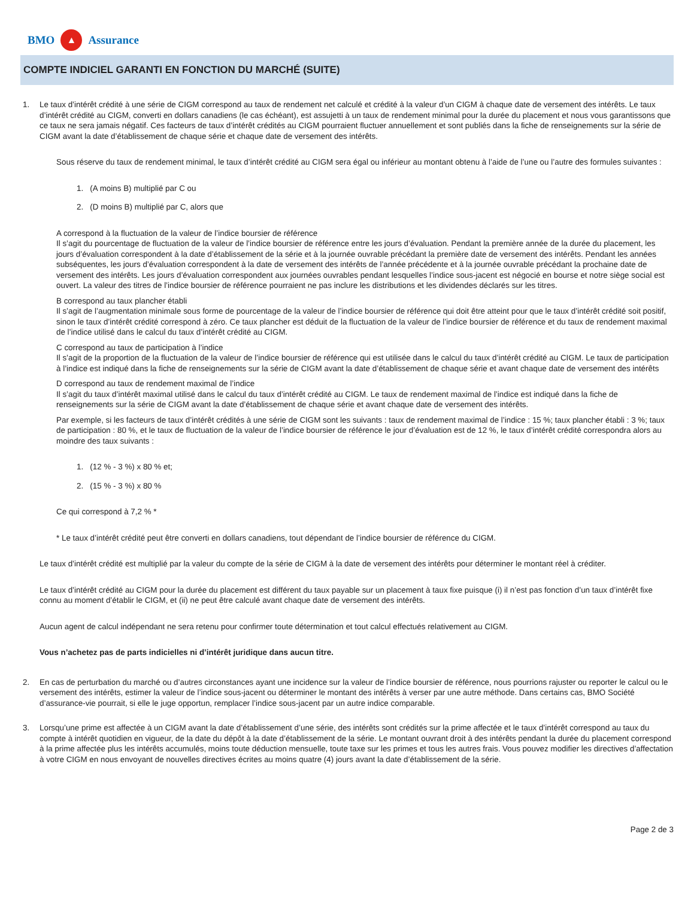BMO ▲ Assurance
COMPTE INDICIEL GARANTI EN FONCTION DU MARCHÉ (SUITE)
1. Le taux d’intérêt crédité à une série de CIGM correspond au taux de rendement net calculé et crédité à la valeur d’un CIGM à chaque date de versement des intérêts. Le taux d’intérêt crédité au CIGM, converti en dollars canadiens (le cas échéant), est assujetti à un taux de rendement minimal pour la durée du placement et nous vous garantissons que ce taux ne sera jamais négatif. Ces facteurs de taux d’intérêt crédités au CIGM pourraient fluctuer annuellement et sont publiés dans la fiche de renseignements sur la série de CIGM avant la date d’établissement de chaque série et chaque date de versement des intérêts.
Sous réserve du taux de rendement minimal, le taux d’intérêt crédité au CIGM sera égal ou inférieur au montant obtenu à l’aide de l’une ou l’autre des formules suivantes :
1. (A moins B) multiplié par C ou
2. (D moins B) multiplié par C, alors que
A correspond à la fluctuation de la valeur de l’indice boursier de référence
Il s’agit du pourcentage de fluctuation de la valeur de l’indice boursier de référence entre les jours d’évaluation. Pendant la première année de la durée du placement, les jours d’évaluation correspondent à la date d’établissement de la série et à la journée ouvrable précédant la première date de versement des intérêts. Pendant les années subséquentes, les jours d’évaluation correspondent à la date de versement des intérêts de l’année précédente et à la journée ouvrable précédant la prochaine date de versement des intérêts. Les jours d’évaluation correspondent aux journées ouvrables pendant lesquelles l’indice sous-jacent est négocié en bourse et notre siège social est ouvert. La valeur des titres de l’indice boursier de référence pourraient ne pas inclure les distributions et les dividendes déclarés sur les titres.
B correspond au taux plancher établi
Il s’agit de l’augmentation minimale sous forme de pourcentage de la valeur de l’indice boursier de référence qui doit être atteint pour que le taux d’intérêt crédité soit positif, sinon le taux d’intérêt crédité correspond à zéro. Ce taux plancher est déduit de la fluctuation de la valeur de l’indice boursier de référence et du taux de rendement maximal de l’indice utilisé dans le calcul du taux d’intérêt crédité au CIGM.
C correspond au taux de participation à l’indice
Il s’agit de la proportion de la fluctuation de la valeur de l’indice boursier de référence qui est utilisée dans le calcul du taux d’intérêt crédité au CIGM. Le taux de participation à l’indice est indiqué dans la fiche de renseignements sur la série de CIGM avant la date d’établissement de chaque série et avant chaque date de versement des intérêts
D correspond au taux de rendement maximal de l’indice
Il s’agit du taux d’intérêt maximal utilisé dans le calcul du taux d’intérêt crédité au CIGM. Le taux de rendement maximal de l’indice est indiqué dans la fiche de renseignements sur la série de CIGM avant la date d’établissement de chaque série et avant chaque date de versement des intérêts.
Par exemple, si les facteurs de taux d’intérêt crédités à une série de CIGM sont les suivants : taux de rendement maximal de l’indice : 15 %; taux plancher établi : 3 %; taux de participation : 80 %, et le taux de fluctuation de la valeur de l’indice boursier de référence le jour d’évaluation est de 12 %, le taux d’intérêt crédité correspondra alors au moindre des taux suivants :
1. (12 % - 3 %) x 80 % et;
2. (15 % - 3 %) x 80 %
Ce qui correspond à 7,2 % *
* Le taux d’intérêt crédité peut être converti en dollars canadiens, tout dépendant de l’indice boursier de référence du CIGM.
Le taux d’intérêt crédité est multiplié par la valeur du compte de la série de CIGM à la date de versement des intérêts pour déterminer le montant réel à créditer.
Le taux d’intérêt crédité au CIGM pour la durée du placement est différent du taux payable sur un placement à taux fixe puisque (i) il n’est pas fonction d’un taux d’intérêt fixe connu au moment d’établir le CIGM, et (ii) ne peut être calculé avant chaque date de versement des intérêts.
Aucun agent de calcul indépendant ne sera retenu pour confirmer toute détermination et tout calcul effectués relativement au CIGM.
Vous n’achetez pas de parts indicielles ni d’intérêt juridique dans aucun titre.
2. En cas de perturbation du marché ou d’autres circonstances ayant une incidence sur la valeur de l’indice boursier de référence, nous pourrions rajuster ou reporter le calcul ou le versement des intérêts, estimer la valeur de l’indice sous-jacent ou déterminer le montant des intérêts à verser par une autre méthode. Dans certains cas, BMO Société d’assurance-vie pourrait, si elle le juge opportun, remplacer l’indice sous-jacent par un autre indice comparable.
3. Lorsqu’une prime est affectée à un CIGM avant la date d’établissement d’une série, des intérêts sont crédités sur la prime affectée et le taux d’intérêt correspond au taux du compte à intérêt quotidien en vigueur, de la date du dépôt à la date d’établissement de la série. Le montant ouvrant droit à des intérêts pendant la durée du placement correspond à la prime affectée plus les intérêts accumulés, moins toute déduction mensuelle, toute taxe sur les primes et tous les autres frais. Vous pouvez modifier les directives d’affectation à votre CIGM en nous envoyant de nouvelles directives écrites au moins quatre (4) jours avant la date d’établissement de la série.
Page 2 de 3